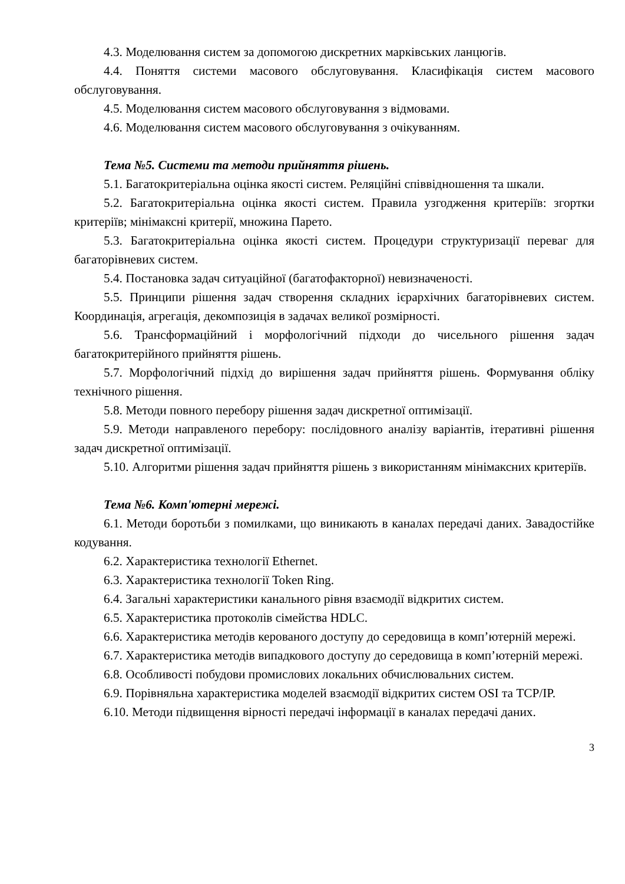4.3. Моделювання систем за допомогою дискретних марківських ланцюгів.
4.4. Поняття системи масового обслуговування. Класифікація систем масового обслуговування.
4.5. Моделювання систем масового обслуговування з відмовами.
4.6. Моделювання систем масового обслуговування з очікуванням.
Тема №5. Системи та методи прийняття рішень.
5.1. Багатокритеріальна оцінка якості систем. Реляційні співвідношення та шкали.
5.2. Багатокритеріальна оцінка якості систем. Правила узгодження критеріїв: згортки критеріїв; мінімаксні критерії, множина Парето.
5.3. Багатокритеріальна оцінка якості систем. Процедури структуризації переваг для багаторівневих систем.
5.4. Постановка задач ситуаційної (багатофакторної) невизначеності.
5.5. Принципи рішення задач створення складних ієрархічних багаторівневих систем. Координація, агрегація, декомпозиція в задачах великої розмірності.
5.6. Трансформаційний і морфологічний підходи до чисельного рішення задач багатокритерійного прийняття рішень.
5.7. Морфологічний підхід до вирішення задач прийняття рішень. Формування обліку технічного рішення.
5.8. Методи повного перебору рішення задач дискретної оптимізації.
5.9. Методи направленого перебору: послідовного аналізу варіантів, ітеративні рішення задач дискретної оптимізації.
5.10. Алгоритми рішення задач прийняття рішень з використанням мінімаксних критеріїв.
Тема №6. Комп'ютерні мережі.
6.1. Методи боротьби з помилками, що виникають в каналах передачі даних. Завадостійке кодування.
6.2. Характеристика технології Ethernet.
6.3. Характеристика технології Token Ring.
6.4. Загальні характеристики канального рівня взаємодії відкритих систем.
6.5. Характеристика протоколів сімейства HDLC.
6.6. Характеристика методів керованого доступу до середовища в комп’ютерній мережі.
6.7. Характеристика методів випадкового доступу до середовища в комп’ютерній мережі.
6.8. Особливості побудови промислових локальних обчислювальних систем.
6.9. Порівняльна характеристика моделей взаємодії відкритих систем OSI та TCP/IP.
6.10. Методи підвищення вірності передачі інформації в каналах передачі даних.
3